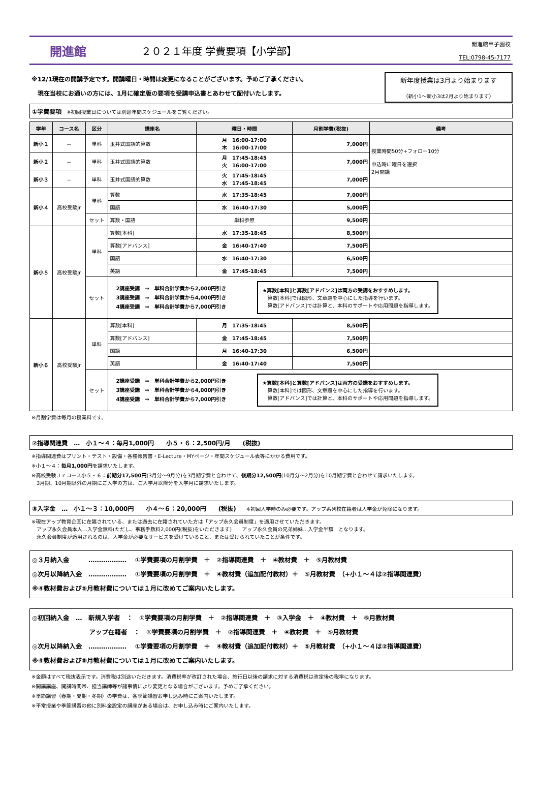開進館
２０２１年度 学費要項【小学部】
開進館甲子園校
TEL:0798-45-7177
※12/1現在の開講予定です。開講曜日・時間は変更になることがございます。予めご了承ください。
　現在当校にお通いの方には、1月に確定版の要項を受講申込書とあわせて配付いたします。
新年度授業は3月より始まります
（新小1～新小3は2月より始まります）
①学費要項　※初回授業日については別途年間スケジュールをご覧ください。
| 学年 | コース名 | 区分 | 講座名 | 曜日・時間 | 月割学費(税抜) | 備考 |
| --- | --- | --- | --- | --- | --- | --- |
| 新小１ | － | 単科 | 玉井式国語的算数 | 月 16:00-17:00 木 16:00-17:00 | 7,000円 | 授業時間50分+フォロー10分 申込時に曜日を選択 2月開講 |
| 新小２ | － | 単科 | 玉井式国語的算数 | 月 17:45-18:45 火 16:00-17:00 | 7,000円 | |
| 新小３ | － | 単科 | 玉井式国語的算数 | 火 17:45-18:45 水 17:45-18:45 | 7,000円 | |
| 新小４ | 高校受験Jr | 単科 | 算数 | 水 17:35-18:45 | 7,000円 | |
| | | | 国語 | 水 16:40-17:30 | 5,000円 | |
| | | セット | 算数・国語 | 単科参照 | 9,500円 | |
| 新小５ | 高校受験Jr | 単科 | 算数[本科] | 水 17:35-18:45 | 8,500円 | |
| | | | 算数[アドバンス] | 金 16:40-17:40 | 7,500円 | |
| | | | 国語 | 水 16:40-17:30 | 6,500円 | |
| | | | 英語 | 金 17:45-18:45 | 7,500円 | |
| | | セット | 2講座受講 ⇒ 単科合計学費から2,000円引き 3講座受講 ⇒ 単科合計学費から4,000円引き 4講座受講 ⇒ 単科合計学費から7,000円引き ★算数[本科]と算数[アドバンス]は両方の受講をおすすめします。 算数[本科]では図形、文章題を中心にした指導を行います。 算数[アドバンス]では計算と、本科のサポートや応用問題を指導します。 | | | |
| 新小６ | 高校受験Jr | 単科 | 算数[本科] | 月 17:35-18:45 | 8,500円 | |
| | | | 算数[アドバンス] | 金 17:45-18:45 | 7,500円 | |
| | | | 国語 | 月 16:40-17:30 | 6,500円 | |
| | | | 英語 | 金 16:40-17:40 | 7,500円 | |
| | | セット | 2講座受講 ⇒ 単科合計学費から2,000円引き 3講座受講 ⇒ 単科合計学費から4,000円引き 4講座受講 ⇒ 単科合計学費から7,000円引き ★算数[本科]と算数[アドバンス]は両方の受講をおすすめします。 算数[本科]では図形、文章題を中心にした指導を行います。 算数[アドバンス]では計算と、本科のサポートや応用問題を指導します。 | | | |
※月割学費は毎月の授業料です。
②指導関連費　…　小１～４：毎月1,000円　　小５・６：2,500円/月　　(税抜)
※指導関連費はプリント・テスト・設備・各種報告書・E-Lecture・MYページ・年間スケジュール表等にかかる費用です。
※小１～４：毎月1,000円を請求いたします。
※高校受験Ｊｒコース小５・６：前期分17,500円(3月分～9月分)を3月期学費と合わせて、後期分12,500円(10月分～2月分)を10月期学費と合わせて請求いたします。
　3月期、10月期以外の月期にご入学の方は、ご入学月以降分を入学月に請求いたします。
③入学金　…　小１～３：10,000円　　小４～６：20,000円　　(税抜)　　※初回入学時のみ必要です。アップ系列校在籍者は入学金が免除になります。
※現在アップ教育企画に在籍されている、または過去に在籍されていた方は「アップ永久会員制度」を適用させていただきます。
　アップ永久会員本人…入学金無料(ただし、事務手数料2,000円(税抜)をいただきます)　　アップ永久会員の兄弟姉妹…入学金半額　となります。
　永久会員制度が適用されるのは、入学金が必要なサービスを受けていること、または受けられていたことが条件です。
◎３月納入金　　　……………… 　①学費要項の月割学費　＋　②指導関連費　＋　④教材費　＋　⑤月教材費
◎次月以降納入金　……………… 　①学費要項の月割学費　＋　④教材費（追加配付教材）＋　⑤月教材費　（+小１～４は②指導関連費）
※④教材費および⑤月教材費については１月に改めてご案内いたします。
◎初回納入金　…　新規入学者　：　①学費要項の月割学費　＋　②指導関連費　＋　③入学金　＋　④教材費　＋　⑤月教材費
　　　　　　　　　アップ在籍者　：　①学費要項の月割学費　＋　②指導関連費　＋　④教材費　＋　⑤月教材費
◎次月以降納入金　……………… 　①学費要項の月割学費　＋　④教材費（追加配付教材）＋　⑤月教材費　（+小１～４は②指導関連費）
※④教材費および⑤月教材費については１月に改めてご案内いたします。
※金額はすべて税抜表示です。消費税は別途いただきます。消費税率が改訂された場合、施行日以後の請求に対する消費税は改定後の税率になります。
※開講講座、開講時間帯、担当講師等が諸事情により変更となる場合がございます。予めご了承ください。
※季節講習（春期・夏期・冬期）の学費は、各季節講習お申し込み時にご案内いたします。
※平常授業や季節講習の他に別料金設定の講座がある場合は、お申し込み時にご案内いたします。